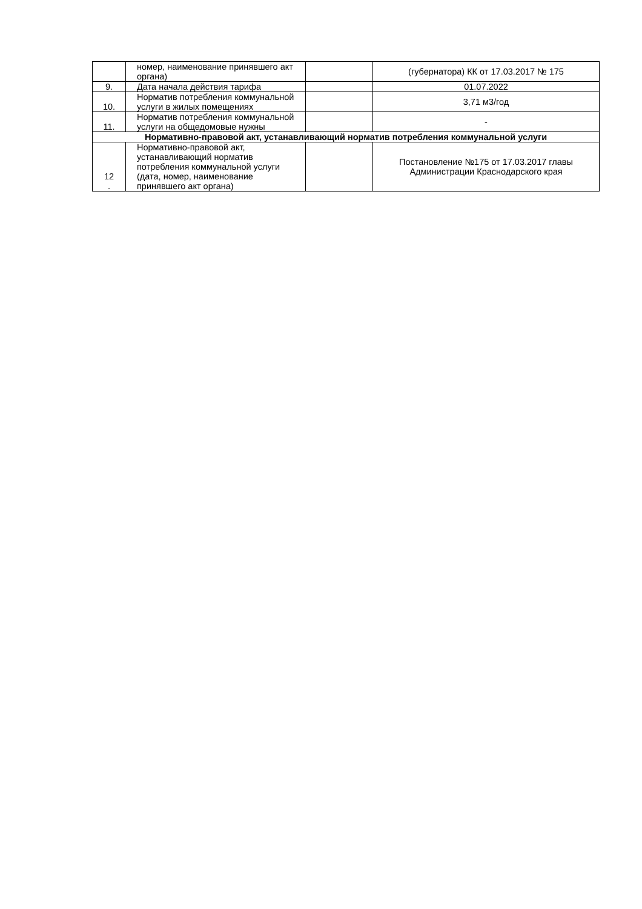| | номер, наименование принявшего акт органа) | | (губернатора) КК от 17.03.2017 № 175 |
| 9. | Дата начала действия тарифа | | 01.07.2022 |
| 10. | Норматив потребления коммунальной услуги в жилых помещениях | | 3,71 м3/год |
| 11. | Норматив потребления коммунальной услуги на общедомовые нужны | | - |
| Нормативно-правовой акт, устанавливающий норматив потребления коммунальной услуги | | | |
| 12 . | Нормативно-правовой акт, устанавливающий норматив потребления коммунальной услуги (дата, номер, наименование принявшего акт органа) | | Постановление №175 от 17.03.2017 главы Администрации Краснодарского края |